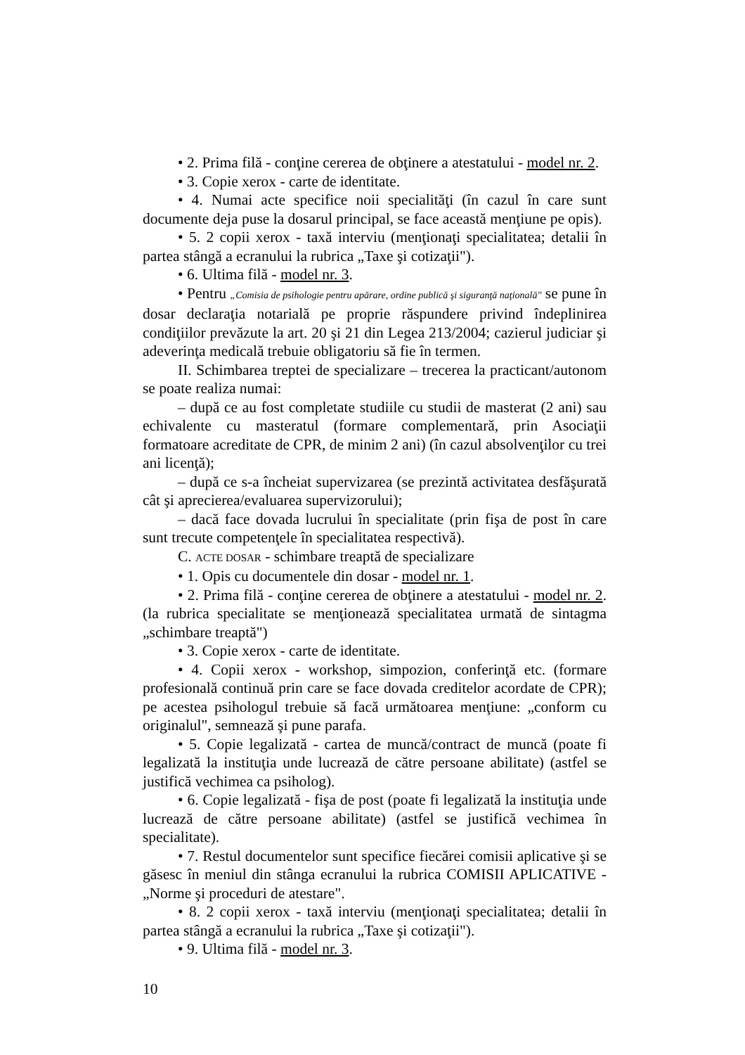• 2. Prima filă - conţine cererea de obţinere a atestatului - model nr. 2.
• 3. Copie xerox - carte de identitate.
• 4. Numai acte specifice noii specialităţi (în cazul în care sunt documente deja puse la dosarul principal, se face această menţiune pe opis).
• 5. 2 copii xerox - taxă interviu (menţionaţi specialitatea; detalii în partea stângă a ecranului la rubrica „Taxe şi cotizaţii").
• 6. Ultima filă - model nr. 3.
• Pentru „Comisia de psihologie pentru apărare, ordine publică şi siguranţă naţională" se pune în dosar declaraţia notarială pe proprie răspundere privind îndeplinirea condiţiilor prevăzute la art. 20 şi 21 din Legea 213/2004; cazierul judiciar şi adeverinţa medicală trebuie obligatoriu să fie în termen.
II. Schimbarea treptei de specializare – trecerea la practicant/autonom se poate realiza numai:
– după ce au fost completate studiile cu studii de masterat (2 ani) sau echivalente cu masteratul (formare complementară, prin Asociaţii formatoare acreditate de CPR, de minim 2 ani) (în cazul absolvenţilor cu trei ani licenţă);
– după ce s-a încheiat supervizarea (se prezintă activitatea desfăşurată cât şi aprecierea/evaluarea supervizorului);
– dacă face dovada lucrului în specialitate (prin fişa de post în care sunt trecute competenţele în specialitatea respectivă).
C. ACTE DOSAR - schimbare treaptă de specializare
• 1. Opis cu documentele din dosar - model nr. 1.
• 2. Prima filă - conţine cererea de obţinere a atestatului - model nr. 2. (la rubrica specialitate se menţionează specialitatea urmată de sintagma „schimbare treaptă")
• 3. Copie xerox - carte de identitate.
• 4. Copii xerox - workshop, simpozion, conferinţă etc. (formare profesională continuă prin care se face dovada creditelor acordate de CPR); pe acestea psihologul trebuie să facă următoarea menţiune: „conform cu originalul", semnează şi pune parafa.
• 5. Copie legalizată - cartea de muncă/contract de muncă (poate fi legalizată la instituţia unde lucrează de către persoane abilitate) (astfel se justifică vechimea ca psiholog).
• 6. Copie legalizată - fişa de post (poate fi legalizată la instituţia unde lucrează de către persoane abilitate) (astfel se justifică vechimea în specialitate).
• 7. Restul documentelor sunt specifice fiecărei comisii aplicative şi se găsesc în meniul din stânga ecranului la rubrica COMISII APLICATIVE - „Norme şi proceduri de atestare".
• 8. 2 copii xerox - taxă interviu (menţionaţi specialitatea; detalii în partea stângă a ecranului la rubrica „Taxe şi cotizaţii").
• 9. Ultima filă - model nr. 3.
10